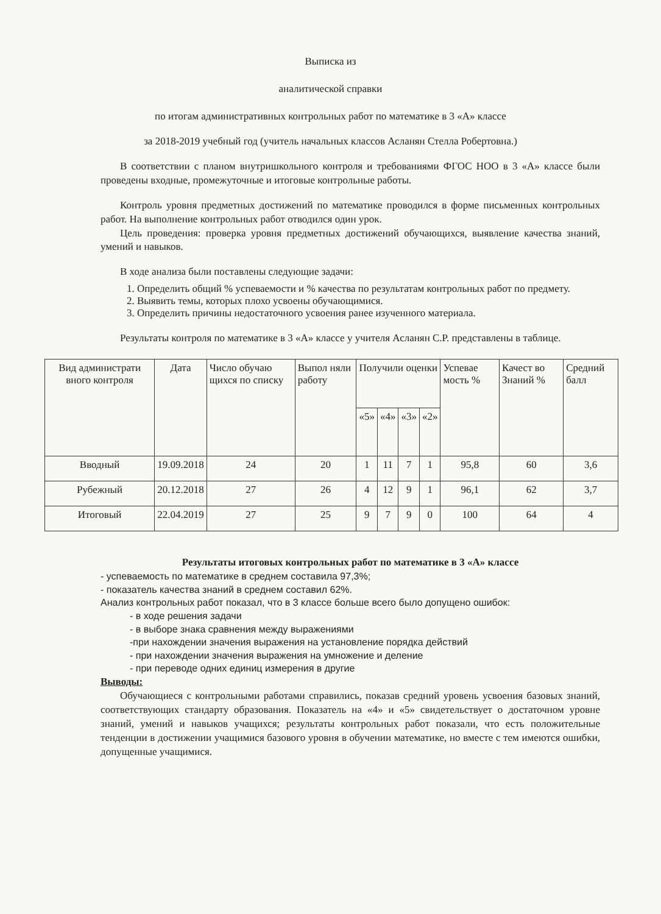Выписка из
аналитической справки
по итогам административных контрольных работ по математике в 3 «А» классе
за 2018-2019 учебный год (учитель начальных классов Асланян Стелла Робертовна.)
В соответствии с планом внутришкольного контроля и требованиями ФГОС НОО в 3 «А» классе были проведены входные, промежуточные и итоговые контрольные работы.
Контроль уровня предметных достижений по математике проводился в форме письменных контрольных работ. На выполнение контрольных работ отводился один урок.
Цель проведения: проверка уровня предметных достижений обучающихся, выявление качества знаний, умений и навыков.
В ходе анализа были поставлены следующие задачи:
1. Определить общий % успеваемости и % качества по результатам контрольных работ по предмету.
2. Выявить темы, которых плохо усвоены обучающимися.
3. Определить причины недостаточного усвоения ранее изученного материала.
Результаты контроля по математике в 3 «А» классе у учителя Асланян С.Р. представлены в таблице.
| Вид администрати вного контроля | Дата | Число обучаю щихся по списку | Выпол няли работу | Получили оценки | | | | Успевае мость % | Качест во Знаний % | Средний балл |
| --- | --- | --- | --- | --- | --- | --- | --- | --- | --- | --- |
| | | | | «5» | «4» | «3» | «2» | | | |
| Вводный | 19.09.2018 | 24 | 20 | 1 | 11 | 7 | 1 | 95,8 | 60 | 3,6 |
| Рубежный | 20.12.2018 | 27 | 26 | 4 | 12 | 9 | 1 | 96,1 | 62 | 3,7 |
| Итоговый | 22.04.2019 | 27 | 25 | 9 | 7 | 9 | 0 | 100 | 64 | 4 |
Результаты итоговых контрольных работ по математике в 3 «А» классе
- успеваемость по математике в среднем составила 97,3%;
- показатель качества знаний в среднем составил 62%.
Анализ контрольных работ показал, что в 3 классе больше всего было допущено ошибок:
- в ходе решения задачи
- в выборе знака сравнения между выражениями
-при нахождении значения выражения на установление порядка действий
- при нахождении значения выражения на умножение и деление
- при переводе одних единиц измерения в другие
Выводы:
Обучающиеся с контрольными работами справились, показав средний уровень усвоения базовых знаний, соответствующих стандарту образования. Показатель на «4» и «5» свидетельствует о достаточном уровне знаний, умений и навыков учащихся; результаты контрольных работ показали, что есть положительные тенденции в достижении учащимися базового уровня в обучении математике, но вместе с тем имеются ошибки, допущенные учащимися.